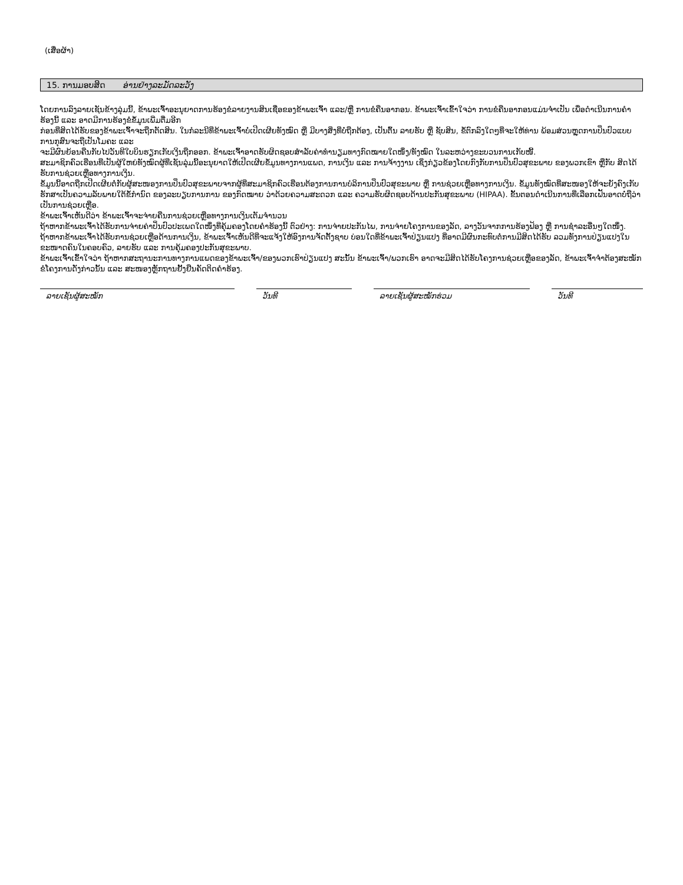(ເສື່ອຜ້າ)
15. ການມອບສິດ ອ່ານຢ່າງລະມັດລະວັງ
ໂດຍການລົງລາຍເຊັນຂ້າງລຸ່ມນີ້, ຂ້າພະເຈົ້າອະນຸຍາດການຮ້ອງຂໍລາຍງານສິນເຊື່ອຂອງຂ້າພະເຈົ້າ ແລະ/ຫຼື ການຂໍຄືນອາກອນ. ຂ້າພະເຈົ້າເຂົ້າໃຈວ່າ ການຂໍຄືນອາກອນແມ່ນຈຳເປັນ ເພື່ອດຳເນີນການຄຳຮ້ອງນີ້ ແລະ ອາດມີການຮ້ອງຂໍຂໍ້ມູນເພີ່ມຕື່ມອີກ
ກ່ອນທີ່ສິດໄດ້ຮັບຂອງຂ້າພະເຈົ້າຈະຖືກຕັດສິນ. ໃນກໍລະນີທີ່ຂ້າພະເຈົ້າບໍ່ເປີດເຜີຍທັງໝົດ ຫຼື ມີບາງສິ່ງທີ່ບໍ່ຖືກຕ້ອງ, ເປັນຕົ້ນ ລາຍຮັບ ຫຼື ຊັບສິນ, ຂໍ້ຕົກລົງໃດໆທີ່ຈະໃຫ້ທ່ານ ພ້ອມສ່ວນຫຼຸດການປິ່ນປົວແບບການກຸສົນຈະຖືເປັນໂມຄະ ແລະ
ຈະມີຜົນຍ້ອນຄືນກັບໄປວັນທີໃບບິນຮຽກເກັບເງິນຖືກອອກ. ຂ້າພະເຈົ້າອາດຮັບຜິດຊອບສຳລັບຄ່າທຳນຽມທາງກົດໝາຍໃດໜຶ່ງ/ທັງໝົດ ໃນລະຫວ່າງຂະບວນການເກັບໜີ້.
ສະມາຊິກຄົວເຮືອນທີ່ເປັນຜູ້ໃຫຍ່ທັງໝົດຜູ້ທີ່ເຊັນລຸ່ມນີ້ອະນຸຍາດໃຫ້ເປີດເຜີຍຂໍ້ມູນທາງການແພດ, ການເງິນ ແລະ ການຈ້າງງານ ເຊິ່ງກ່ຽວຂ້ອງໂດຍກົງກັບການປິ່ນປົວສຸຂະພາບ ຂອງພວກເຂົາ ຫຼືກັບ ສິດໄດ້ຮັບການຊ່ວຍເຫຼືອທາງການເງິນ.
ຂໍ້ມູນນີ້ອາດຖືກເປີດເຜີຍຕໍ່ກັບຜູ້ສະໜອງການປິ່ນປົວສຸຂະພາບຈາກຜູ້ທີ່ສະມາຊິກຄົວເຮືອນຕ້ອງການການບໍລິການປິ່ນປົວສຸຂະພາບ ຫຼື ການຊ່ວຍເຫຼືອທາງການເງິນ. ຂໍ້ມູນທັງໝົດທີ່ສະໜອງໃຫ້ຈະຍັງຄົງເກັບຮັກສາເປັນຄວາມລັບພາຍໃຕ້ຂໍ້ກຳນົດ ຂອງລະບຽບການການ ຂອງກົດໝາຍ ວ່າດ້ວຍຄວາມສະດວກ ແລະ ຄວາມຮັບຜິດຊອບດ້ານປະກັນສຸຂະພາບ (HIPAA). ຂັ້ນຕອນດຳເນີນການທີ່ເລືອກເຟັ້ນອາດບໍ່ຖືວ່າເປັນການຊ່ວຍເຫຼືອ.
ຂ້າພະເຈົ້າເຫັນດີວ່າ ຂ້າພະເຈົ້າຈະຈ່າຍຄືນການຊ່ວຍເຫຼືອທາງການເງິນເຕັມຈຳນວນ
ຖ້າຫາກຂ້າພະເຈົ້າໄດ້ຮັບການຈ່າຍຄ່າປິ່ນປົວປະເພດໃດໜຶ່ງທີ່ຄຸ້ມຄອງໂດຍຄຳຮ້ອງນີ້ ຕົວຢ່າງ: ການຈ່າຍປະກັນໄພ, ການຈ່າຍໂຄງການຂອງລັດ, ລາງວັນຈາກການຮ້ອງຟ້ອງ ຫຼື ການຊຳລະອື່ນໆໃດໜຶ່ງ.
ຖ້າຫາກຂ້າພະເຈົ້າໄດ້ຮັບການຊ່ວຍເຫຼືອດ້ານການເງິນ, ຂ້າພະເຈົ້າເຫັນດີທີ່ຈະແຈ້ງໃຫ້ອົງການຈັດຕັ້ງຊາບ ບ່ອນໃດທີ່ຂ້າພະເຈົ້າປ່ຽນແປງ ທີ່ອາດມີຜົນກະທົບຕໍ່ການມີສິດໄດ້ຮັບ ລວມທັງການປ່ຽນແປງໃນຂະໜາດຄົນໃນຄອບຄົວ, ລາຍຮັບ ແລະ ການຄຸ້ມຄອງປະກັນສຸຂະພາບ.
ຂ້າພະເຈົ້າເຂົ້າໃຈວ່າ ຖ້າຫາກສະຖານະການທາງການແພດຂອງຂ້າພະເຈົ້າ/ຂອງພວກເຮົາປ່ຽນແປງ ສະນັ້ນ ຂ້າພະເຈົ້າ/ພວກເຮົາ ອາດຈະມີສິດໄດ້ຮັບໂຄງການຊ່ວຍເຫຼືອຂອງລັດ, ຂ້າພະເຈົ້າຈຳຕ້ອງສະໝັກຂໍໂຄງການດັ່ງກ່າວນັ້ນ ແລະ ສະໜອງຫຼັກຖານຢັ້ງຢືນຄັດຕິດຄຳຮ້ອງ.
ລາຍເຊັນຜູ້ສະໝັກ ວັນທີ ລາຍເຊັນຜູ້ສະໝັກຮ່ວມ ວັນທີ